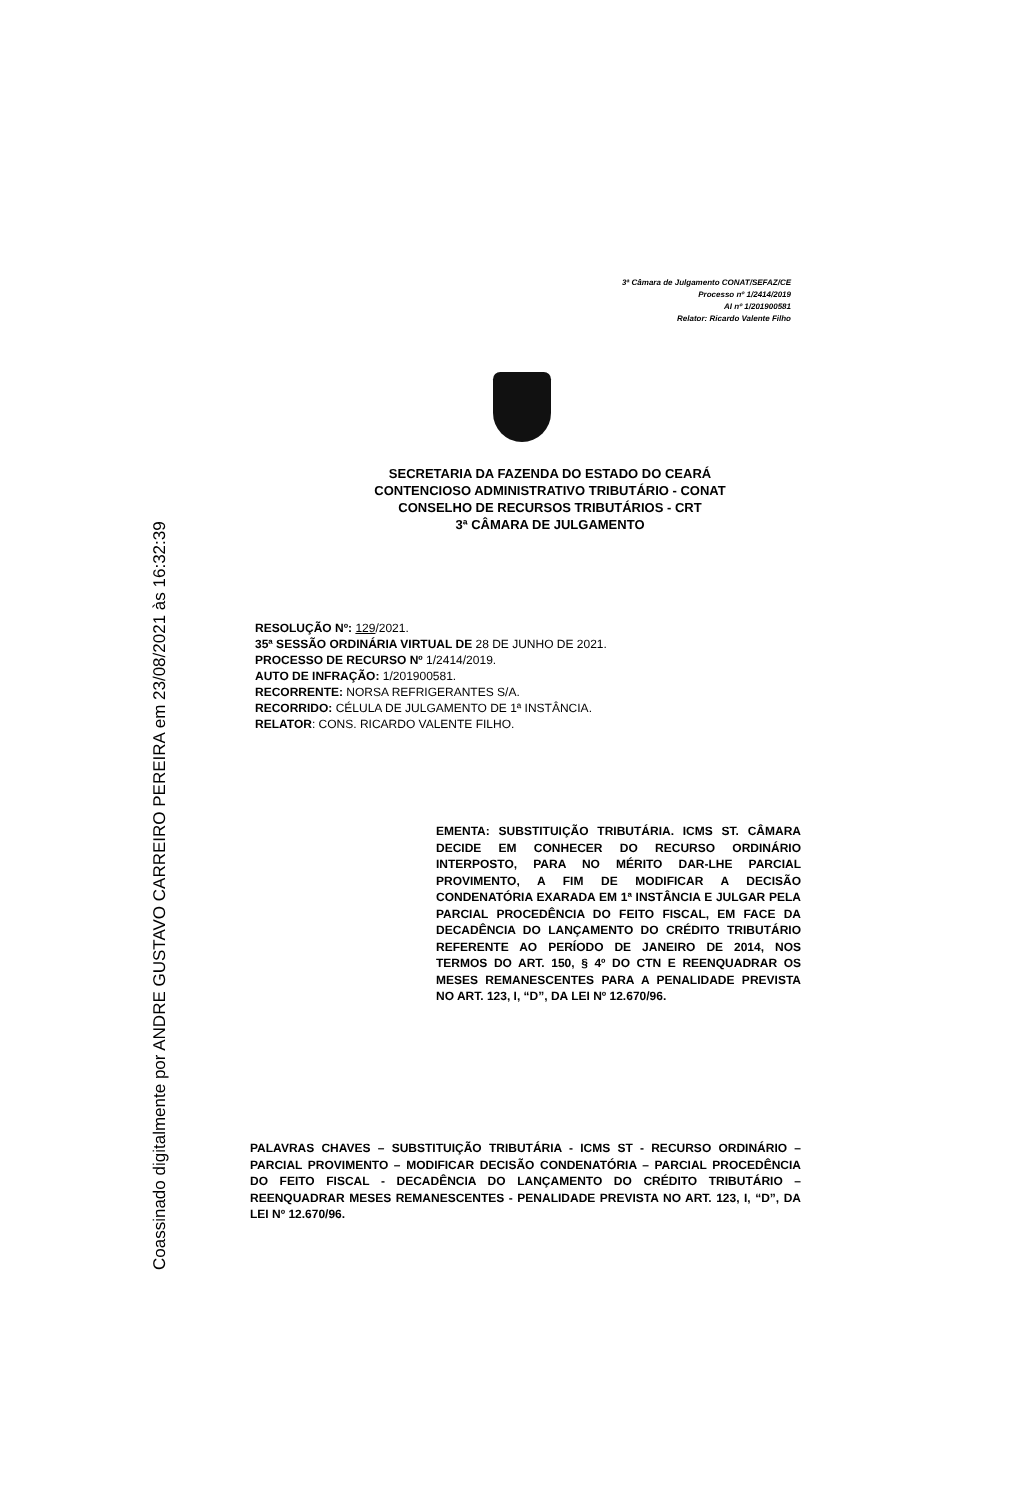3ª Câmara de Julgamento CONAT/SEFAZ/CE
Processo nº 1/2414/2019
AI nº 1/201900581
Relator: Ricardo Valente Filho
SECRETARIA DA FAZENDA DO ESTADO DO CEARÁ
CONTENCIOSO ADMINISTRATIVO TRIBUTÁRIO - CONAT
CONSELHO DE RECURSOS TRIBUTÁRIOS - CRT
3ª CÂMARA DE JULGAMENTO
RESOLUÇÃO Nº: 129/2021.
35ª SESSÃO ORDINÁRIA VIRTUAL DE 28 DE JUNHO DE 2021.
PROCESSO DE RECURSO Nº 1/2414/2019.
AUTO DE INFRAÇÃO: 1/201900581.
RECORRENTE: NORSA REFRIGERANTES S/A.
RECORRIDO: CÉLULA DE JULGAMENTO DE 1ª INSTÂNCIA.
RELATOR: CONS. RICARDO VALENTE FILHO.
EMENTA: SUBSTITUIÇÃO TRIBUTÁRIA. ICMS ST. CÂMARA DECIDE EM CONHECER DO RECURSO ORDINÁRIO INTERPOSTO, PARA NO MÉRITO DAR-LHE PARCIAL PROVIMENTO, A FIM DE MODIFICAR A DECISÃO CONDENATÓRIA EXARADA EM 1ª INSTÂNCIA E JULGAR PELA PARCIAL PROCEDÊNCIA DO FEITO FISCAL, EM FACE DA DECADÊNCIA DO LANÇAMENTO DO CRÉDITO TRIBUTÁRIO REFERENTE AO PERÍODO DE JANEIRO DE 2014, NOS TERMOS DO ART. 150, § 4º DO CTN E REENQUADRAR OS MESES REMANESCENTES PARA A PENALIDADE PREVISTA NO ART. 123, I, “D”, DA LEI Nº 12.670/96.
PALAVRAS CHAVES – SUBSTITUIÇÃO TRIBUTÁRIA - ICMS ST - RECURSO ORDINÁRIO – PARCIAL PROVIMENTO – MODIFICAR DECISÃO CONDENATÓRIA – PARCIAL PROCEDÊNCIA DO FEITO FISCAL - DECADÊNCIA DO LANÇAMENTO DO CRÉDITO TRIBUTÁRIO – REENQUADRAR MESES REMANESCENTES - PENALIDADE PREVISTA NO ART. 123, I, “D”, DA LEI Nº 12.670/96.
Coassinado digitalmente por ANDRE GUSTAVO CARREIRO PEREIRA em 23/08/2021 às 16:32:39